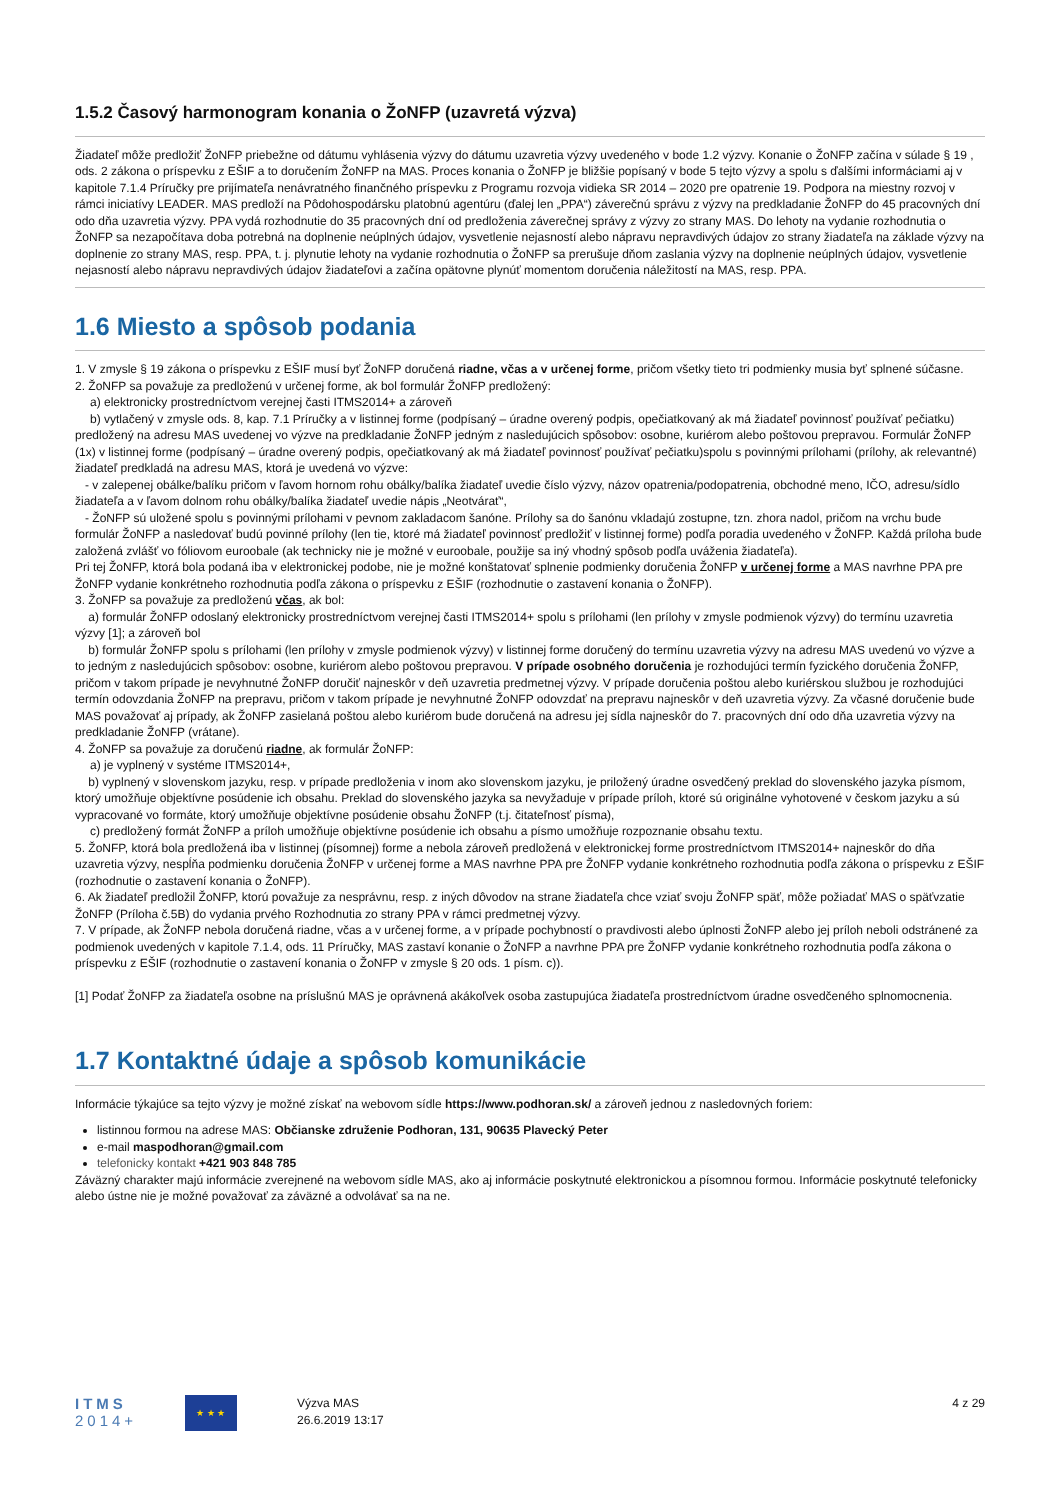1.5.2 Časový harmonogram konania o ŽoNFP (uzavretá výzva)
Žiadateľ môže predložiť ŽoNFP priebežne od dátumu vyhlásenia výzvy do dátumu uzavretia výzvy uvedeného v bode 1.2 výzvy. Konanie o ŽoNFP začína v súlade § 19 , ods. 2 zákona o príspevku z EŠIF a to doručením ŽoNFP na MAS. Proces konania o ŽoNFP je bližšie popísaný v bode 5 tejto výzvy a spolu s ďalšími informáciami aj v kapitole 7.1.4 Príručky pre prijímateľa nenávratného finančného príspevku z Programu rozvoja vidieka SR 2014 – 2020 pre opatrenie 19. Podpora na miestny rozvoj v rámci iniciatívy LEADER. MAS predloží na Pôdohospodársku platobnú agentúru (ďalej len „PPA“) záverečnú správu z výzvy na predkladanie ŽoNFP do 45 pracovných dní odo dňa uzavretia výzvy. PPA vydá rozhodnutie do 35 pracovných dní od predloženia záverečnej správy z výzvy zo strany MAS. Do lehoty na vydanie rozhodnutia o ŽoNFP sa nezapočítava doba potrebná na doplnenie neúplných údajov, vysvetlenie nejasností alebo nápravu nepravdivých údajov zo strany žiadateľa na základe výzvy na doplnenie zo strany MAS, resp. PPA, t. j. plynutie lehoty na vydanie rozhodnutia o ŽoNFP sa prerušuje dňom zaslania výzvy na doplnenie neúplných údajov, vysvetlenie nejasností alebo nápravu nepravdivých údajov žiadateľovi a začína opätovne plynúť momentom doručenia náležitostí na MAS, resp. PPA.
1.6 Miesto a spôsob podania
1. V zmysle § 19 zákona o príspevku z EŠIF musí byť ŽoNFP doručená riadne, včas a v určenej forme, pričom všetky tieto tri podmienky musia byť splnené súčasne.
2. ŽoNFP sa považuje za predloženú v určenej forme, ak bol formulár ŽoNFP predložený:
a) elektronicky prostredníctvom verejnej časti ITMS2014+ a zároveň
b) vytlačený v zmysle ods. 8, kap. 7.1 Príručky a v listinnej forme (podpísaný – úradne overený podpis, opečiatkovaný ak má žiadateľ povinnosť používať pečiatku) predložený na adresu MAS uvedenej vo výzve na predkladanie ŽoNFP jedným z nasledujúcich spôsobov: osobne, kuriérom alebo poštovou prepravou. Formulár ŽoNFP (1x) v listinnej forme (podpísaný – úradne overený podpis, opečiatkovaný ak má žiadateľ povinnosť používať pečiatku)spolu s povinnými prílohami (prílohy, ak relevantné) žiadateľ predkladá na adresu MAS, ktorá je uvedená vo výzve:
- v zalepenej obálke/balíku pričom v ľavom hornom rohu obálky/balíka žiadateľ uvedie číslo výzvy, názov opatrenia/podopatrenia, obchodné meno, IČO, adresu/sídlo žiadateľa a v ľavom dolnom rohu obálky/balíka žiadateľ uvedie nápis „Neotvárať“,
- ŽoNFP sú uložené spolu s povinnými prílohami v pevnom zakladacom šanóne. Prílohy sa do šanónu vkladajú zostupne, tzn. zhora nadol, pričom na vrchu bude formulár ŽoNFP a nasledovať budú povinné prílohy (len tie, ktoré má žiadateľ povinnosť predložiť v listinnej forme) podľa poradia uvedeného v ŽoNFP. Každá príloha bude založená zvlášť vo fóliovom euroobale (ak technicky nie je možné v euroobale, použije sa iný vhodný spôsob podľa uváženia žiadateľa).
Pri tej ŽoNFP, ktorá bola podaná iba v elektronickej podobe, nie je možné konštatovať splnenie podmienky doručenia ŽoNFP v určenej forme a MAS navrhne PPA pre ŽoNFP vydanie konkrétneho rozhodnutia podľa zákona o príspevku z EŠIF (rozhodnutie o zastavení konania o ŽoNFP).
3. ŽoNFP sa považuje za predloženú včas, ak bol:
a) formulár ŽoNFP odoslaný elektronicky prostredníctvom verejnej časti ITMS2014+ spolu s prílohami (len prílohy v zmysle podmienok výzvy) do termínu uzavretia výzvy [1]; a zároveň bol
b) formulár ŽoNFP spolu s prílohami (len prílohy v zmysle podmienok výzvy) v listinnej forme doručený do termínu uzavretia výzvy na adresu MAS uvedenú vo výzve a to jedným z nasledujúcich spôsobov: osobne, kuriérom alebo poštovou prepravou. V prípade osobného doručenia je rozhodujúci termín fyzického doručenia ŽoNFP, pričom v takom prípade je nevyhnutné ŽoNFP doručiť najneskôr v deň uzavretia predmetnej výzvy. V prípade doručenia poštou alebo kuriérskou službou je rozhodujúci termín odovzdania ŽoNFP na prepravu, pričom v takom prípade je nevyhnutné ŽoNFP odovzdať na prepravu najneskôr v deň uzavretia výzvy. Za včasné doručenie bude MAS považovať aj prípady, ak ŽoNFP zasielaná poštou alebo kuriérom bude doručená na adresu jej sídla najneskôr do 7. pracovných dní odo dňa uzavretia výzvy na predkladanie ŽoNFP (vrátane).
4. ŽoNFP sa považuje za doručenú riadne, ak formulár ŽoNFP:
a) je vyplnený v systéme ITMS2014+,
b) vyplnený v slovenskom jazyku, resp. v prípade predloženia v inom ako slovenskom jazyku, je priložený úradne osvedčený preklad do slovenského jazyka písmom, ktorý umožňuje objektívne posúdenie ich obsahu. Preklad do slovenského jazyka sa nevyžaduje v prípade príloh, ktoré sú originálne vyhotovené v českom jazyku a sú vypracované vo formáte, ktorý umožňuje objektívne posúdenie obsahu ŽoNFP (t.j. čitateľnosť písma),
c) predložený formát ŽoNFP a príloh umožňuje objektívne posúdenie ich obsahu a písmo umožňuje rozpoznanie obsahu textu.
5. ŽoNFP, ktorá bola predložená iba v listinnej (písomnej) forme a nebola zároveň predložená v elektronickej forme prostredníctvom ITMS2014+ najneskôr do dňa uzavretia výzvy, nespĺňa podmienku doručenia ŽoNFP v určenej forme a MAS navrhne PPA pre ŽoNFP vydanie konkrétneho rozhodnutia podľa zákona o príspevku z EŠIF (rozhodnutie o zastavení konania o ŽoNFP).
6. Ak žiadateľ predložil ŽoNFP, ktorú považuje za nesprávnu, resp. z iných dôvodov na strane žiadateľa chce vziať svoju ŽoNFP späť, môže požiadať MAS o späťvzatie ŽoNFP (Príloha č.5B) do vydania prvého Rozhodnutia zo strany PPA v rámci predmetnej výzvy.
7. V prípade, ak ŽoNFP nebola doručená riadne, včas a v určenej forme, a v prípade pochybností o pravdivosti alebo úplnosti ŽoNFP alebo jej príloh neboli odstránené za podmienok uvedených v kapitole 7.1.4, ods. 11 Príručky, MAS zastaví konanie o ŽoNFP a navrhne PPA pre ŽoNFP vydanie konkrétneho rozhodnutia podľa zákona o príspevku z EŠIF (rozhodnutie o zastavení konania o ŽoNFP v zmysle § 20 ods. 1 písm. c)).
[1] Podať ŽoNFP za žiadateľa osobne na príslušnú MAS je oprávnená akákoľvek osoba zastupujúca žiadateľa prostredníctvom úradne osvedčeného splnomocnenia.
1.7 Kontaktné údaje a spôsob komunikácie
Informácie týkajúce sa tejto výzvy je možné získať na webovom sídle https://www.podhoran.sk/ a zároveň jednou z nasledovných foriem:
listinnou formou na adrese MAS: Občianske združenie Podhoran, 131, 90635 Plavecký Peter
e-mail maspodhoran@gmail.com
telefonicky kontakt +421 903 848 785
Záväzný charakter majú informácie zverejnené na webovom sídle MAS, ako aj informácie poskytnuté elektronickou a písomnou formou. Informácie poskytnuté telefonicky alebo ústne nie je možné považovať za záväzné a odvolávať sa na ne.
ITMS
2014+
★ ★ ★
Výzva MAS
26.6.2019 13:17
4 z 29